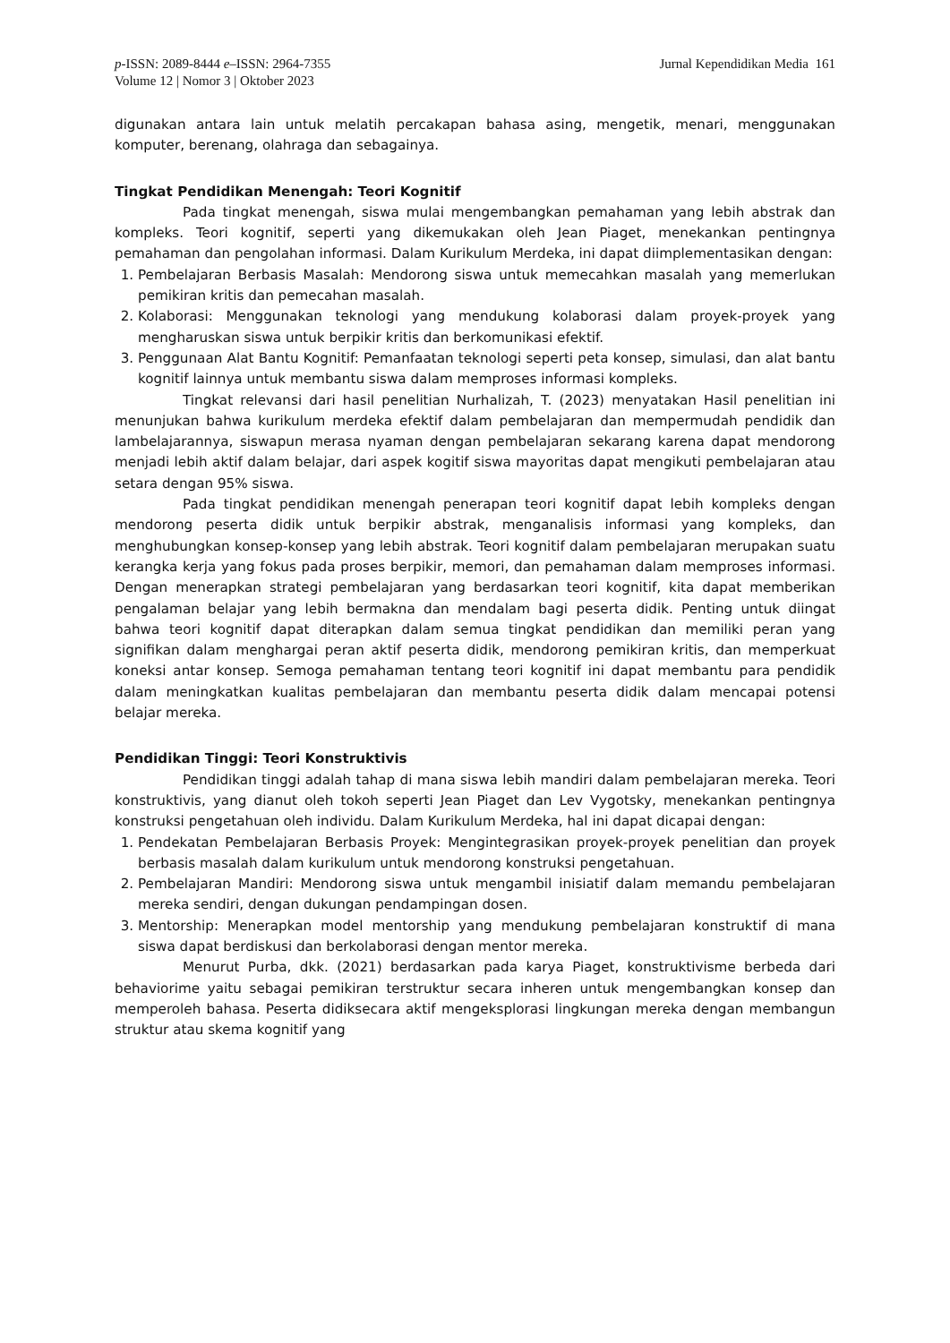p-ISSN: 2089-8444 e–ISSN: 2964-7355
Volume 12 | Nomor 3 | Oktober 2023
Jurnal Kependidikan Media 161
digunakan antara lain untuk melatih percakapan bahasa asing, mengetik, menari, menggunakan komputer, berenang, olahraga dan sebagainya.
Tingkat Pendidikan Menengah: Teori Kognitif
Pada tingkat menengah, siswa mulai mengembangkan pemahaman yang lebih abstrak dan kompleks. Teori kognitif, seperti yang dikemukakan oleh Jean Piaget, menekankan pentingnya pemahaman dan pengolahan informasi. Dalam Kurikulum Merdeka, ini dapat diimplementasikan dengan:
1. Pembelajaran Berbasis Masalah: Mendorong siswa untuk memecahkan masalah yang memerlukan pemikiran kritis dan pemecahan masalah.
2. Kolaborasi: Menggunakan teknologi yang mendukung kolaborasi dalam proyek-proyek yang mengharuskan siswa untuk berpikir kritis dan berkomunikasi efektif.
3. Penggunaan Alat Bantu Kognitif: Pemanfaatan teknologi seperti peta konsep, simulasi, dan alat bantu kognitif lainnya untuk membantu siswa dalam memproses informasi kompleks.
Tingkat relevansi dari hasil penelitian Nurhalizah, T. (2023) menyatakan Hasil penelitian ini menunjukan bahwa kurikulum merdeka efektif dalam pembelajaran dan mempermudah pendidik dan lambelajarannya, siswapun merasa nyaman dengan pembelajaran sekarang karena dapat mendorong menjadi lebih aktif dalam belajar, dari aspek kogitif siswa mayoritas dapat mengikuti pembelajaran atau setara dengan 95% siswa.
Pada tingkat pendidikan menengah penerapan teori kognitif dapat lebih kompleks dengan mendorong peserta didik untuk berpikir abstrak, menganalisis informasi yang kompleks, dan menghubungkan konsep-konsep yang lebih abstrak. Teori kognitif dalam pembelajaran merupakan suatu kerangka kerja yang fokus pada proses berpikir, memori, dan pemahaman dalam memproses informasi. Dengan menerapkan strategi pembelajaran yang berdasarkan teori kognitif, kita dapat memberikan pengalaman belajar yang lebih bermakna dan mendalam bagi peserta didik. Penting untuk diingat bahwa teori kognitif dapat diterapkan dalam semua tingkat pendidikan dan memiliki peran yang signifikan dalam menghargai peran aktif peserta didik, mendorong pemikiran kritis, dan memperkuat koneksi antar konsep. Semoga pemahaman tentang teori kognitif ini dapat membantu para pendidik dalam meningkatkan kualitas pembelajaran dan membantu peserta didik dalam mencapai potensi belajar mereka.
Pendidikan Tinggi: Teori Konstruktivis
Pendidikan tinggi adalah tahap di mana siswa lebih mandiri dalam pembelajaran mereka. Teori konstruktivis, yang dianut oleh tokoh seperti Jean Piaget dan Lev Vygotsky, menekankan pentingnya konstruksi pengetahuan oleh individu. Dalam Kurikulum Merdeka, hal ini dapat dicapai dengan:
1. Pendekatan Pembelajaran Berbasis Proyek: Mengintegrasikan proyek-proyek penelitian dan proyek berbasis masalah dalam kurikulum untuk mendorong konstruksi pengetahuan.
2. Pembelajaran Mandiri: Mendorong siswa untuk mengambil inisiatif dalam memandu pembelajaran mereka sendiri, dengan dukungan pendampingan dosen.
3. Mentorship: Menerapkan model mentorship yang mendukung pembelajaran konstruktif di mana siswa dapat berdiskusi dan berkolaborasi dengan mentor mereka.
Menurut Purba, dkk. (2021) berdasarkan pada karya Piaget, konstruktivisme berbeda dari behaviorime yaitu sebagai pemikiran terstruktur secara inheren untuk mengembangkan konsep dan memperoleh bahasa. Peserta didiksecara aktif mengeksplorasi lingkungan mereka dengan membangun struktur atau skema kognitif yang